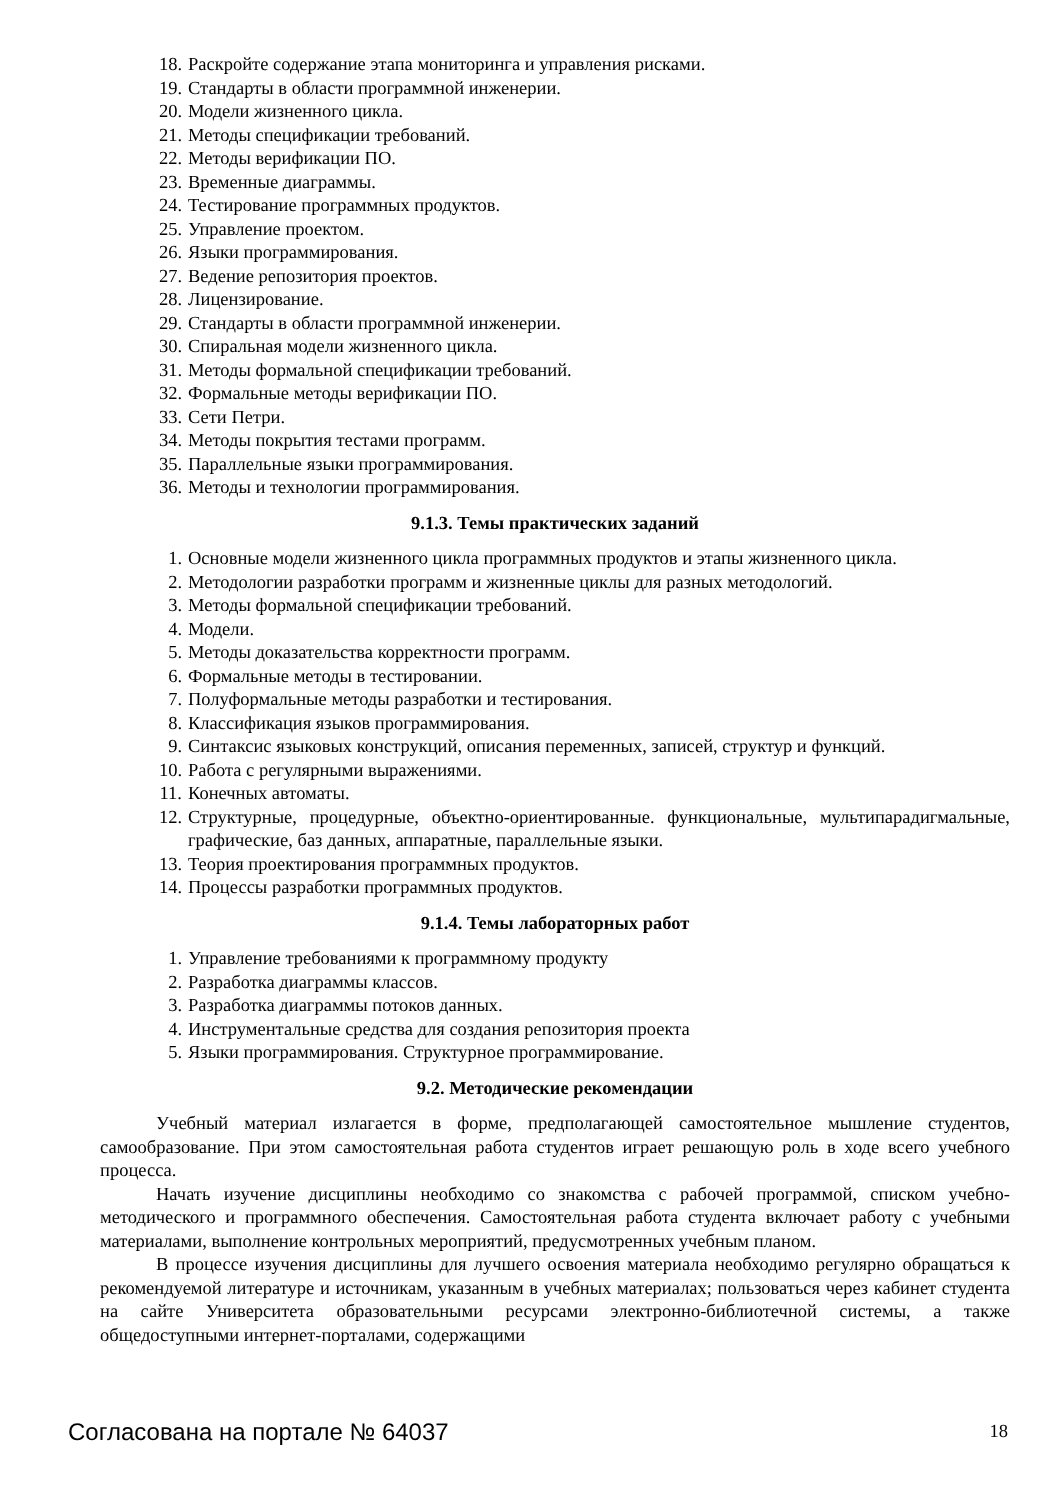18. Раскройте содержание этапа мониторинга и управления рисками.
19. Стандарты в области программной инженерии.
20. Модели жизненного цикла.
21. Методы спецификации требований.
22. Методы верификации ПО.
23. Временные диаграммы.
24. Тестирование программных продуктов.
25. Управление проектом.
26. Языки программирования.
27. Ведение репозитория проектов.
28. Лицензирование.
29. Стандарты в области программной инженерии.
30. Спиральная модели жизненного цикла.
31. Методы формальной спецификации требований.
32. Формальные методы верификации ПО.
33. Сети Петри.
34. Методы покрытия тестами программ.
35. Параллельные языки программирования.
36. Методы и технологии программирования.
9.1.3. Темы практических заданий
1. Основные модели жизненного цикла программных продуктов и этапы жизненного цикла.
2. Методологии разработки программ и жизненные циклы для разных методологий.
3. Методы формальной спецификации требований.
4. Модели.
5. Методы доказательства корректности программ.
6. Формальные методы в тестировании.
7. Полуформальные методы разработки и тестирования.
8. Классификация языков программирования.
9. Синтаксис языковых конструкций, описания переменных, записей, структур и функций.
10. Работа с регулярными выражениями.
11. Конечных автоматы.
12. Структурные, процедурные, объектно-ориентированные. функциональные, мультипарадигмальные, графические, баз данных, аппаратные, параллельные языки.
13. Теория проектирования программных продуктов.
14. Процессы разработки программных продуктов.
9.1.4. Темы лабораторных работ
1. Управление требованиями к программному продукту
2. Разработка диаграммы классов.
3. Разработка диаграммы потоков данных.
4. Инструментальные средства для создания репозитория проекта
5. Языки программирования. Структурное программирование.
9.2. Методические рекомендации
Учебный материал излагается в форме, предполагающей самостоятельное мышление студентов, самообразование. При этом самостоятельная работа студентов играет решающую роль в ходе всего учебного процесса.
Начать изучение дисциплины необходимо со знакомства с рабочей программой, списком учебно-методического и программного обеспечения. Самостоятельная работа студента включает работу с учебными материалами, выполнение контрольных мероприятий, предусмотренных учебным планом.
В процессе изучения дисциплины для лучшего освоения материала необходимо регулярно обращаться к рекомендуемой литературе и источникам, указанным в учебных материалах; пользоваться через кабинет студента на сайте Университета образовательными ресурсами электронно-библиотечной системы, а также общедоступными интернет-порталами, содержащими
Согласована на портале № 64037 18